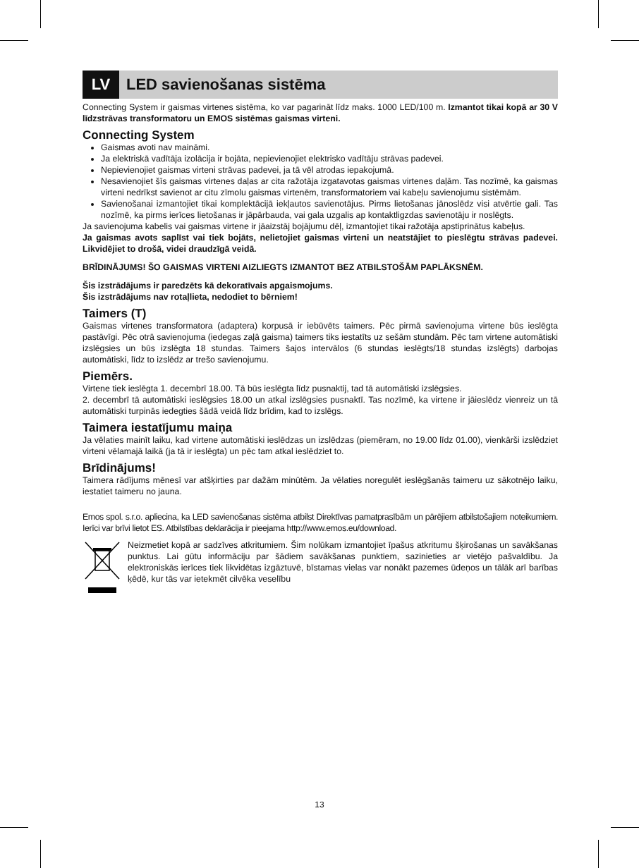LV
LED savienošanas sistēma
Connecting System ir gaismas virtenes sistēma, ko var pagarināt līdz maks. 1000 LED/100 m. Izmantot tikai kopā ar 30 V līdzstrāvas transformatoru un EMOS sistēmas gaismas virteni.
Connecting System
Gaismas avoti nav maināmi.
Ja elektriskā vadītāja izolācija ir bojāta, nepievienojiet elektrisko vadītāju strāvas padevei.
Nepievienojiet gaismas virteni strāvas padevei, ja tā vēl atrodas iepakojumā.
Nesavienojiet šīs gaismas virtenes daļas ar cita ražotāja izgatavotas gaismas virtenes daļām. Tas nozīmē, ka gaismas virteni nedrīkst savienot ar citu zīmolu gaismas virtenēm, transformatoriem vai kabeļu savienojumu sistēmām.
Savienošanai izmantojiet tikai komplektācijā iekļautos savienotājus. Pirms lietošanas jānoslēdz visi atvērtie gali. Tas nozīmē, ka pirms ierīces lietošanas ir jāpārbauda, vai gala uzgalis ap kontaktligzdas savienotāju ir noslēgts.
Ja savienojuma kabelis vai gaismas virtene ir jāaizstāj bojājumu dēļ, izmantojiet tikai ražotāja apstiprinātus kabeļus.
Ja gaismas avots saplīst vai tiek bojāts, nelietojiet gaismas virteni un neatstājiet to pieslēgtu strāvas padevei. Likvidējiet to drošā, videi draudzīgā veidā.
BRĪDINĀJUMS! ŠO GAISMAS VIRTENI AIZLIEGTS IZMANTOT BEZ ATBILSTOŠĀM PAPLĀKSNĒM.
Šis izstrādājums ir paredzēts kā dekoratīvais apgaismojums.
Šis izstrādājums nav rotaļlieta, nedodiet to bērniem!
Taimers (T)
Gaismas virtenes transformatora (adaptera) korpusā ir iebūvēts taimers. Pēc pirmā savienojuma virtene būs ieslēgta pastāvīgi. Pēc otrā savienojuma (iedegas zaļā gaisma) taimers tiks iestatīts uz sešām stundām. Pēc tam virtene automātiski izslēgsies un būs izslēgta 18 stundas. Taimers šajos intervālos (6 stundas ieslēgts/18 stundas izslēgts) darbojas automātiski, līdz to izslēdz ar trešo savienojumu.
Piemērs.
Virtene tiek ieslēgta 1. decembrī 18.00. Tā būs ieslēgta līdz pusnaktij, tad tā automātiski izslēgsies.
2. decembrī tā automātiski ieslēgsies 18.00 un atkal izslēgsies pusnaktī. Tas nozīmē, ka virtene ir jāieslēdz vienreiz un tā automātiski turpinās iedegties šādā veidā līdz brīdim, kad to izslēgs.
Taimera iestatījumu maiņa
Ja vēlaties mainīt laiku, kad virtene automātiski ieslēdzas un izslēdzas (piemēram, no 19.00 līdz 01.00), vienkārši izslēdziet virteni vēlamajā laikā (ja tā ir ieslēgta) un pēc tam atkal ieslēdziet to.
Brīdinājums!
Taimera rādījums mēnesī var atšķirties par dažām minūtēm. Ja vēlaties noregulēt ieslēgšanās taimeru uz sākotnējo laiku, iestatiet taimeru no jauna.
Emos spol. s.r.o. apliecina, ka LED savienošanas sistēma atbilst Direktīvas pamatprasībām un pārējiem atbilstošajiem noteikumiem. Ierīci var brīvi lietot ES. Atbilstības deklarācija ir pieejama http://www.emos.eu/download.
Neizmetiet kopā ar sadzīves atkritumiem. Šim nolūkam izmantojiet īpašus atkritumu šķirošanas un savākšanas punktus. Lai gūtu informāciju par šādiem savākšanas punktiem, sazinieties ar vietējo pašvaldību. Ja elektroniskās ierīces tiek likvidētas izgāztuvē, bīstamas vielas var nonākt pazemes ūdeņos un tālāk arī barības ķēdē, kur tās var ietekmēt cilvēka veselību
13